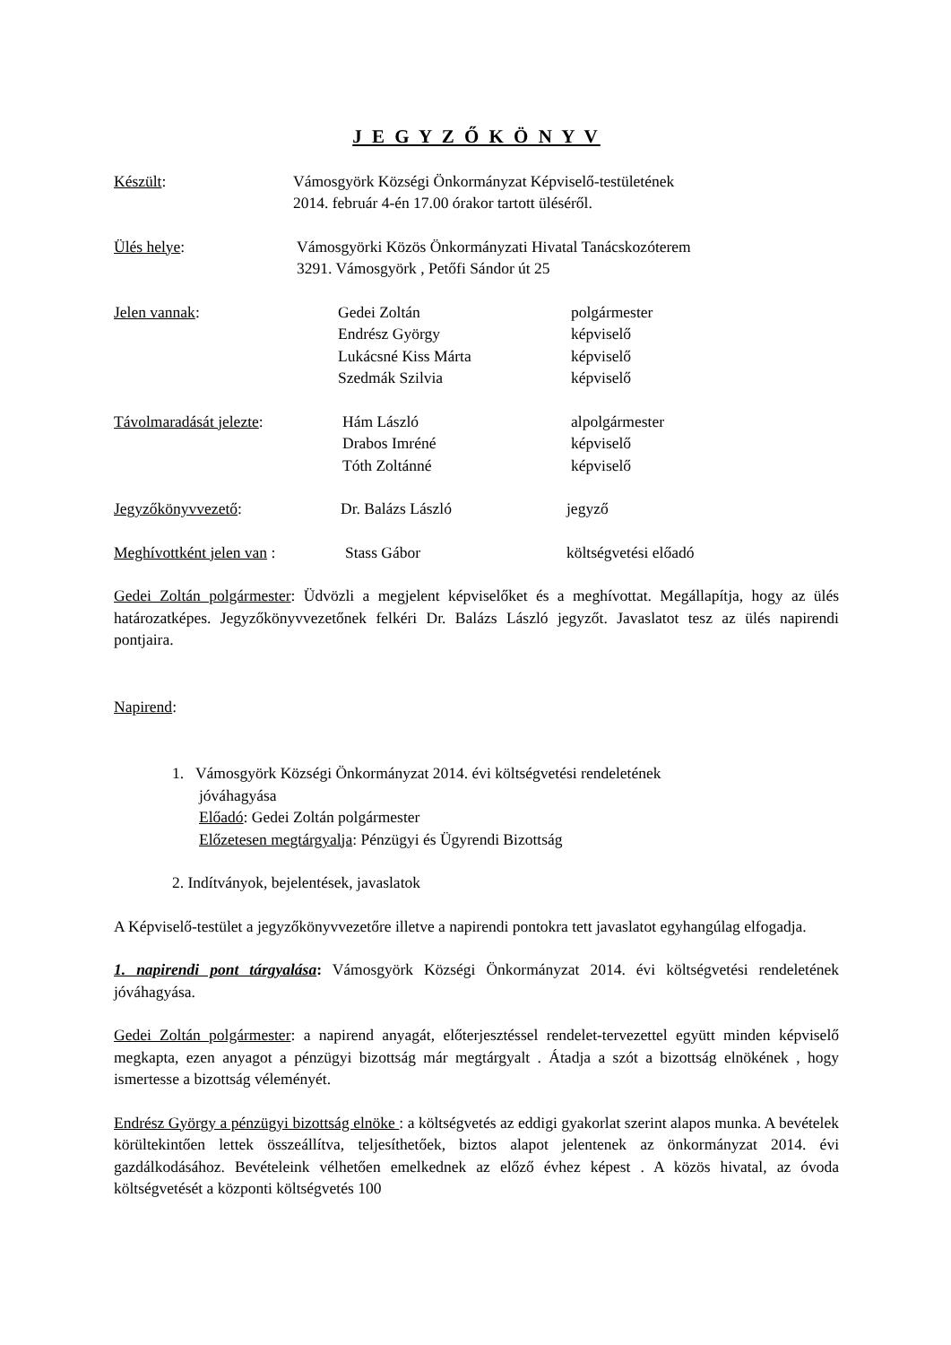J E G Y Z Ő K Ö N Y V
Készült: Vámosgyörk Községi Önkormányzat Képviselő-testületének
2014. február 4-én 17.00 órakor tartott üléséről.
Ülés helye: Vámosgyörki Közös Önkormányzati Hivatal Tanácskozóterem
3291. Vámosgyörk , Petőfi Sándor út 25
Jelen vannak: Gedei Zoltán
Endrész György
Lukácsné Kiss Márta
Szedmák Szilvia
polgármester
képviselő
képviselő
képviselő
Távolmaradását jelezte: Hám László
Drabos Imréné
Tóth Zoltánné
alpolgármester
képviselő
képviselő
Jegyzőkönyvvezető: Dr. Balázs László jegyző
Meghívottként jelen van :
Stass Gábor költségvetési előadó
Gedei Zoltán polgármester: Üdvözli a megjelent képviselőket és a meghívottat. Megállapítja, hogy az ülés határozatképes. Jegyzőkönyvvezetőnek felkéri Dr. Balázs László jegyzőt. Javaslatot tesz az ülés napirendi pontjaira.
Napirend:
1. Vámosgyörk Községi Önkormányzat 2014. évi költségvetési rendeletének
jóváhagyása
Előadó: Gedei Zoltán polgármester
Előzetesen megtárgyalja: Pénzügyi és Ügyrendi Bizottság
2. Indítványok, bejelentések, javaslatok
A Képviselő-testület a jegyzőkönyvvezetőre illetve a napirendi pontokra tett javaslatot egyhangúlag elfogadja.
1. napirendi pont tárgyalása: Vámosgyörk Községi Önkormányzat 2014. évi költségvetési rendeletének jóváhagyása.
Gedei Zoltán polgármester: a napirend anyagát, előterjesztéssel rendelet-tervezettel együtt minden képviselő megkapta, ezen anyagot a pénzügyi bizottság már megtárgyalt . Átadja a szót a bizottság elnökének , hogy ismertesse a bizottság véleményét.
Endrész György a pénzügyi bizottság elnöke : a költségvetés az eddigi gyakorlat szerint alapos munka. A bevételek körültekintően lettek összeállítva, teljesíthetőek, biztos alapot jelentenek az önkormányzat 2014. évi gazdálkodásához. Bevételeink vélhetően emelkednek az előző évhez képest . A közös hivatal, az óvoda költségvetését a központi költségvetés 100